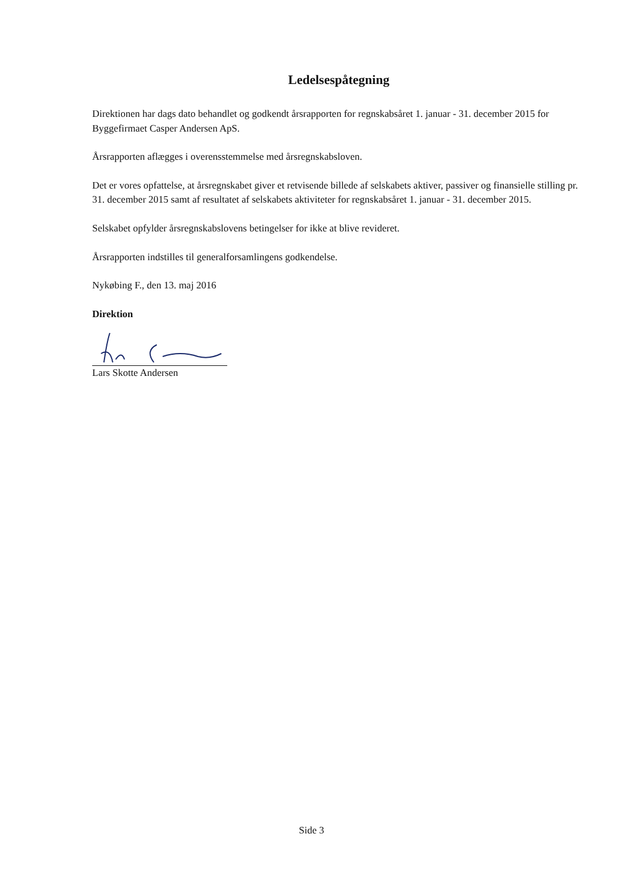Ledelsespåtegning
Direktionen har dags dato behandlet og godkendt årsrapporten for regnskabsåret 1. januar - 31. december 2015 for Byggefirmaet Casper Andersen ApS.
Årsrapporten aflægges i overensstemmelse med årsregnskabsloven.
Det er vores opfattelse, at årsregnskabet giver et retvisende billede af selskabets aktiver, passiver og finansielle stilling pr. 31. december 2015 samt af resultatet af selskabets aktiviteter for regnskabsåret 1. januar - 31. december 2015.
Selskabet opfylder årsregnskabslovens betingelser for ikke at blive revideret.
Årsrapporten indstilles til generalforsamlingens godkendelse.
Nykøbing F., den 13. maj 2016
Direktion
Lars Skotte Andersen
Side 3